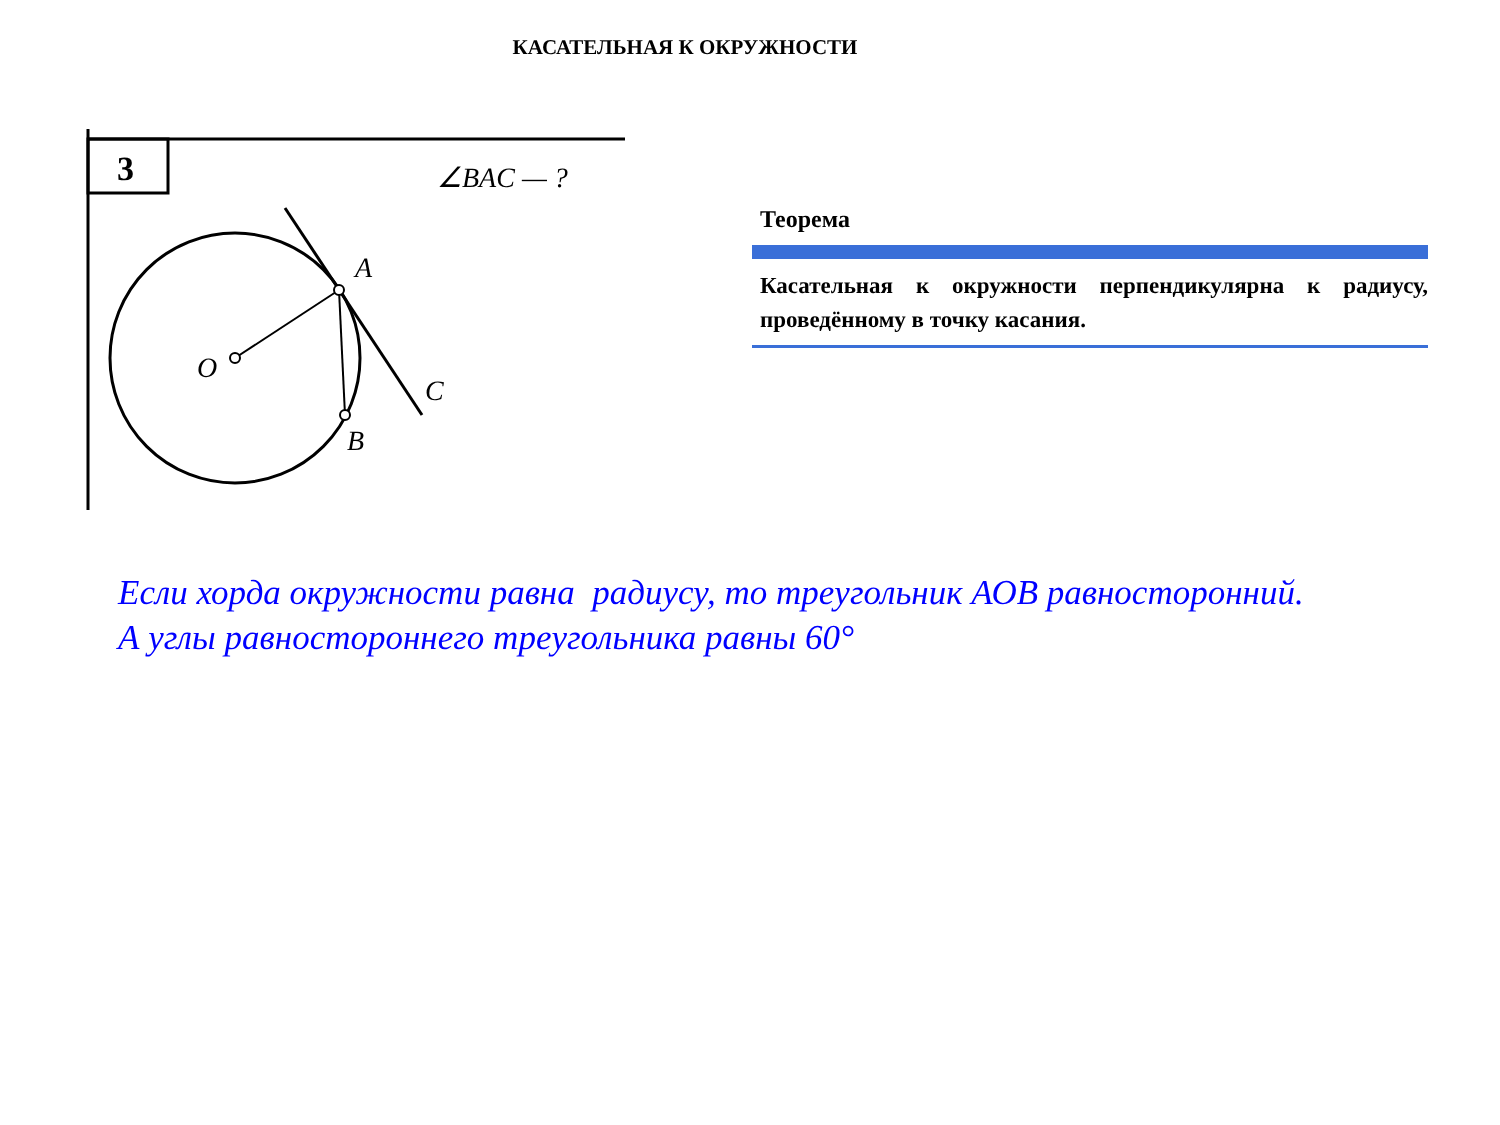КАСАТЕЛЬНАЯ К ОКРУЖНОСТИ
3
∠BAC — ?
A
O
C
B
Теорема
Касательная к окружности перпендикулярна к радиусу, проведённому в точку касания.
Если хорда окружности равна радиусу, то треугольник АОВ равносторонний.
А углы равностороннего треугольника равны 60°